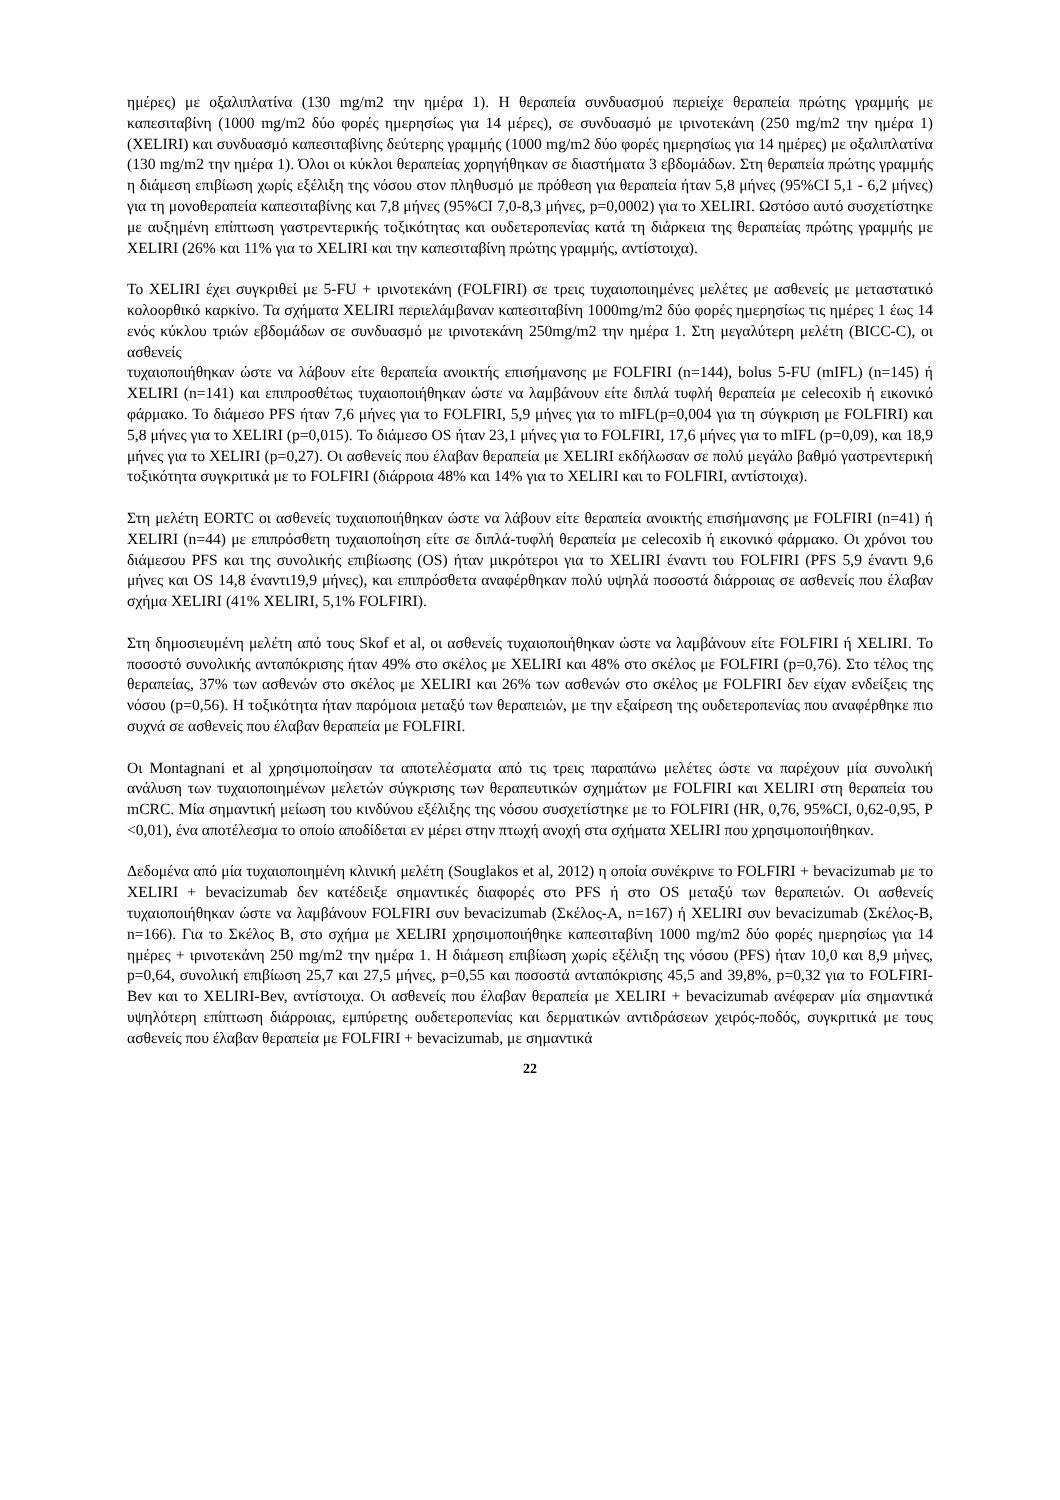ημέρες) με οξαλιπλατίνα (130 mg/m2 την ημέρα 1). Η θεραπεία συνδυασμού περιείχε θεραπεία πρώτης γραμμής με καπεσιταβίνη (1000 mg/m2 δύο φορές ημερησίως για 14 μέρες), σε συνδυασμό με ιρινοτεκάνη (250 mg/m2 την ημέρα 1) (XELIRI) και συνδυασμό καπεσιταβίνης δεύτερης γραμμής (1000 mg/m2 δύο φορές ημερησίως για 14 ημέρες) με οξαλιπλατίνα (130 mg/m2 την ημέρα 1). Όλοι οι κύκλοι θεραπείας χορηγήθηκαν σε διαστήματα 3 εβδομάδων. Στη θεραπεία πρώτης γραμμής η διάμεση επιβίωση χωρίς εξέλιξη της νόσου στον πληθυσμό με πρόθεση για θεραπεία ήταν 5,8 μήνες (95%CI 5,1 - 6,2 μήνες) για τη μονοθεραπεία καπεσιταβίνης και 7,8 μήνες (95%CI 7,0-8,3 μήνες, p=0,0002) για το XELIRI. Ωστόσο αυτό συσχετίστηκε με αυξημένη επίπτωση γαστρεντερικής τοξικότητας και ουδετεροπενίας κατά τη διάρκεια της θεραπείας πρώτης γραμμής με XELIRI (26% και 11% για το XELIRI και την καπεσιταβίνη πρώτης γραμμής, αντίστοιχα).
Το XELIRI έχει συγκριθεί με 5-FU + ιρινοτεκάνη (FOLFIRI) σε τρεις τυχαιοποιημένες μελέτες με ασθενείς με μεταστατικό κολοορθικό καρκίνο. Τα σχήματα XELIRI περιελάμβαναν καπεσιταβίνη 1000mg/m2 δύο φορές ημερησίως τις ημέρες 1 έως 14 ενός κύκλου τριών εβδομάδων σε συνδυασμό με ιρινοτεκάνη 250mg/m2 την ημέρα 1. Στη μεγαλύτερη μελέτη (BICC-C), οι ασθενείς
τυχαιοποιήθηκαν ώστε να λάβουν είτε θεραπεία ανοικτής επισήμανσης με FOLFIRI (n=144), bolus 5-FU (mIFL) (n=145) ή XELIRI (n=141) και επιπροσθέτως τυχαιοποιήθηκαν ώστε να λαμβάνουν είτε διπλά τυφλή θεραπεία με celecoxib ή εικονικό φάρμακο. Το διάμεσο PFS ήταν 7,6 μήνες για το FOLFIRI, 5,9 μήνες για το mIFL(p=0,004 για τη σύγκριση με FOLFIRI) και 5,8 μήνες για το XELIRI (p=0,015). Το διάμεσο OS ήταν 23,1 μήνες για το FOLFIRI, 17,6 μήνες για το mIFL (p=0,09), και 18,9 μήνες για το XELIRI (p=0,27). Οι ασθενείς που έλαβαν θεραπεία με XELIRI εκδήλωσαν σε πολύ μεγάλο βαθμό γαστρεντερική τοξικότητα συγκριτικά με το FOLFIRI (διάρροια 48% και 14% για το XELIRI και το FOLFIRI, αντίστοιχα).
Στη μελέτη EORTC οι ασθενείς τυχαιοποιήθηκαν ώστε να λάβουν είτε θεραπεία ανοικτής επισήμανσης με FOLFIRI (n=41) ή XELIRI (n=44) με επιπρόσθετη τυχαιοποίηση είτε σε διπλά-τυφλή θεραπεία με celecoxib ή εικονικό φάρμακο. Οι χρόνοι του διάμεσου PFS και της συνολικής επιβίωσης (OS) ήταν μικρότεροι για το XELIRI έναντι του FOLFIRI (PFS 5,9 έναντι 9,6 μήνες και OS 14,8 έναντι19,9 μήνες), και επιπρόσθετα αναφέρθηκαν πολύ υψηλά ποσοστά διάρροιας σε ασθενείς που έλαβαν σχήμα XELIRI (41% XELIRI, 5,1% FOLFIRI).
Στη δημοσιευμένη μελέτη από τους Skof et al, οι ασθενείς τυχαιοποιήθηκαν ώστε να λαμβάνουν είτε FOLFIRI ή XELIRI. Το ποσοστό συνολικής ανταπόκρισης ήταν 49% στο σκέλος με XELIRI και 48% στο σκέλος με FOLFIRI (p=0,76). Στο τέλος της θεραπείας, 37% των ασθενών στο σκέλος με XELIRI και 26% των ασθενών στο σκέλος με FOLFIRI δεν είχαν ενδείξεις της νόσου (p=0,56). Η τοξικότητα ήταν παρόμοια μεταξύ των θεραπειών, με την εξαίρεση της ουδετεροπενίας που αναφέρθηκε πιο συχνά σε ασθενείς που έλαβαν θεραπεία με FOLFIRI.
Οι Montagnani et al χρησιμοποίησαν τα αποτελέσματα από τις τρεις παραπάνω μελέτες ώστε να παρέχουν μία συνολική ανάλυση των τυχαιοποιημένων μελετών σύγκρισης των θεραπευτικών σχημάτων με FOLFIRI και XELIRI στη θεραπεία του mCRC. Μία σημαντική μείωση του κινδύνου εξέλιξης της νόσου συσχετίστηκε με το FOLFIRI (HR, 0,76, 95%CI, 0,62-0,95, P <0,01), ένα αποτέλεσμα το οποίο αποδίδεται εν μέρει στην πτωχή ανοχή στα σχήματα XELIRI που χρησιμοποιήθηκαν.
Δεδομένα από μία τυχαιοποιημένη κλινική μελέτη (Souglakos et al, 2012) η οποία συνέκρινε το FOLFIRI + bevacizumab με το XELIRI + bevacizumab δεν κατέδειξε σημαντικές διαφορές στο PFS ή στο OS μεταξύ των θεραπειών. Οι ασθενείς τυχαιοποιήθηκαν ώστε να λαμβάνουν FOLFIRI συν bevacizumab (Σκέλος-Α, n=167) ή XELIRI συν bevacizumab (Σκέλος-Β, n=166). Για το Σκέλος Β, στο σχήμα με XELIRI χρησιμοποιήθηκε καπεσιταβίνη 1000 mg/m2 δύο φορές ημερησίως για 14 ημέρες + ιρινοτεκάνη 250 mg/m2 την ημέρα 1. Η διάμεση επιβίωση χωρίς εξέλιξη της νόσου (PFS) ήταν 10,0 και 8,9 μήνες, p=0,64, συνολική επιβίωση 25,7 και 27,5 μήνες, p=0,55 και ποσοστά ανταπόκρισης 45,5 and 39,8%, p=0,32 για το FOLFIRI-Bev και το XELIRI-Bev, αντίστοιχα. Οι ασθενείς που έλαβαν θεραπεία με XELIRI + bevacizumab ανέφεραν μία σημαντικά υψηλότερη επίπτωση διάρροιας, εμπύρετης ουδετεροπενίας και δερματικών αντιδράσεων χειρός-ποδός, συγκριτικά με τους ασθενείς που έλαβαν θεραπεία με FOLFIRI + bevacizumab, με σημαντικά
22